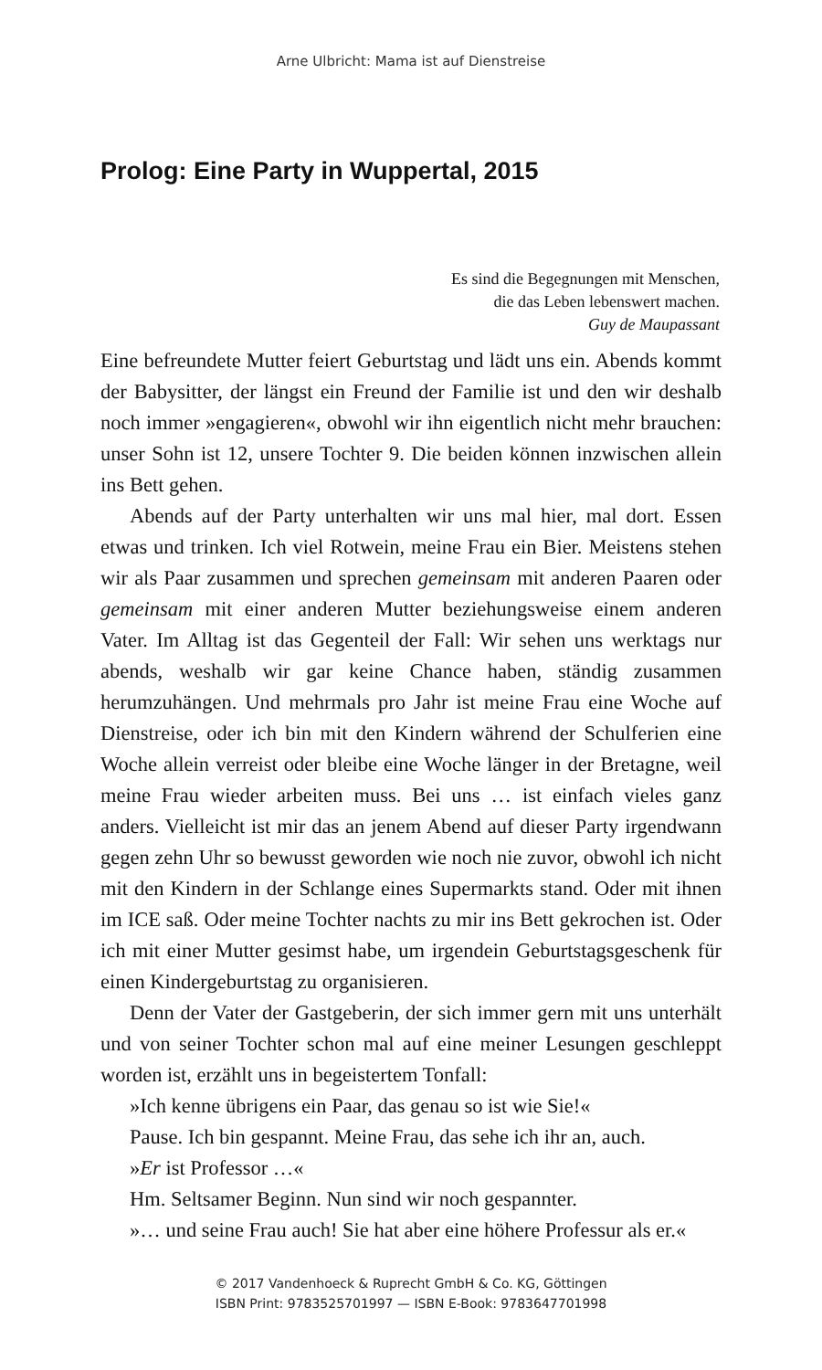Arne Ulbricht: Mama ist auf Dienstreise
Prolog: Eine Party in Wuppertal, 2015
Es sind die Begegnungen mit Menschen,
die das Leben lebenswert machen.
Guy de Maupassant
Eine befreundete Mutter feiert Geburtstag und lädt uns ein. Abends kommt der Babysitter, der längst ein Freund der Familie ist und den wir deshalb noch immer »engagieren«, obwohl wir ihn eigentlich nicht mehr brauchen: unser Sohn ist 12, unsere Tochter 9. Die beiden können inzwischen allein ins Bett gehen.
Abends auf der Party unterhalten wir uns mal hier, mal dort. Essen etwas und trinken. Ich viel Rotwein, meine Frau ein Bier. Meistens stehen wir als Paar zusammen und sprechen gemeinsam mit anderen Paaren oder gemeinsam mit einer anderen Mutter beziehungsweise einem anderen Vater. Im Alltag ist das Gegenteil der Fall: Wir sehen uns werktags nur abends, weshalb wir gar keine Chance haben, ständig zusammen herumzuhängen. Und mehrmals pro Jahr ist meine Frau eine Woche auf Dienstreise, oder ich bin mit den Kindern während der Schulferien eine Woche allein verreist oder bleibe eine Woche länger in der Bretagne, weil meine Frau wieder arbeiten muss. Bei uns … ist einfach vieles ganz anders. Vielleicht ist mir das an jenem Abend auf dieser Party irgendwann gegen zehn Uhr so bewusst geworden wie noch nie zuvor, obwohl ich nicht mit den Kindern in der Schlange eines Supermarkts stand. Oder mit ihnen im ICE saß. Oder meine Tochter nachts zu mir ins Bett gekrochen ist. Oder ich mit einer Mutter gesimst habe, um irgendein Geburtstagsgeschenk für einen Kindergeburtstag zu organisieren.
Denn der Vater der Gastgeberin, der sich immer gern mit uns unterhält und von seiner Tochter schon mal auf eine meiner Lesungen geschleppt worden ist, erzählt uns in begeistertem Tonfall:
»Ich kenne übrigens ein Paar, das genau so ist wie Sie!«
Pause. Ich bin gespannt. Meine Frau, das sehe ich ihr an, auch.
»Er ist Professor …«
Hm. Seltsamer Beginn. Nun sind wir noch gespannter.
»… und seine Frau auch! Sie hat aber eine höhere Professur als er.«
© 2017 Vandenhoeck & Ruprecht GmbH & Co. KG, Göttingen
ISBN Print: 9783525701997 — ISBN E-Book: 9783647701998